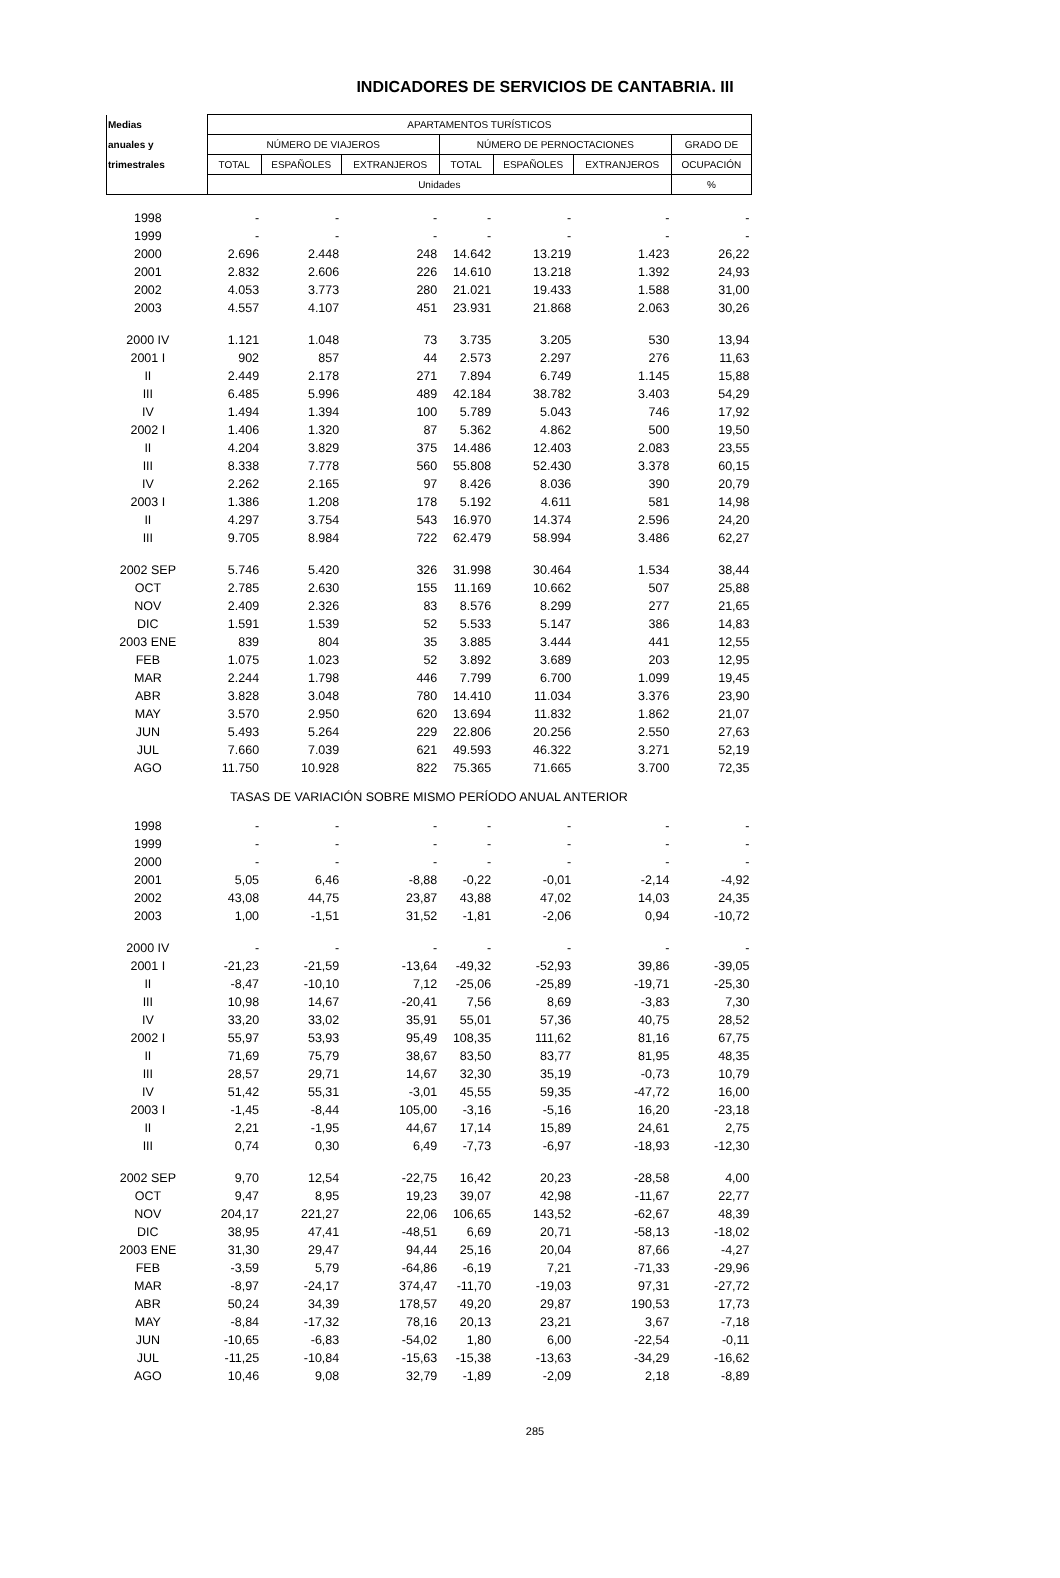INDICADORES DE SERVICIOS DE CANTABRIA. III
| Medias | APARTAMENTOS TURÍSTICOS | | | | | | |
| --- | --- | --- | --- | --- | --- | --- | --- |
| anuales y | NÚMERO DE VIAJEROS | | | NÚMERO DE PERNOCTACIONES | | | GRADO DE |
| trimestrales | TOTAL | ESPAÑOLES | EXTRANJEROS | TOTAL | ESPAÑOLES | EXTRANJEROS | OCUPACIÓN |
| | Unidades | | | | | | % |
| 1998 | - | - | - | - | - | - | - |
| 1999 | - | - | - | - | - | - | - |
| 2000 | 2.696 | 2.448 | 248 | 14.642 | 13.219 | 1.423 | 26,22 |
| 2001 | 2.832 | 2.606 | 226 | 14.610 | 13.218 | 1.392 | 24,93 |
| 2002 | 4.053 | 3.773 | 280 | 21.021 | 19.433 | 1.588 | 31,00 |
| 2003 | 4.557 | 4.107 | 451 | 23.931 | 21.868 | 2.063 | 30,26 |
| 2000 IV | 1.121 | 1.048 | 73 | 3.735 | 3.205 | 530 | 13,94 |
| 2001 I | 902 | 857 | 44 | 2.573 | 2.297 | 276 | 11,63 |
| II | 2.449 | 2.178 | 271 | 7.894 | 6.749 | 1.145 | 15,88 |
| III | 6.485 | 5.996 | 489 | 42.184 | 38.782 | 3.403 | 54,29 |
| IV | 1.494 | 1.394 | 100 | 5.789 | 5.043 | 746 | 17,92 |
| 2002 I | 1.406 | 1.320 | 87 | 5.362 | 4.862 | 500 | 19,50 |
| II | 4.204 | 3.829 | 375 | 14.486 | 12.403 | 2.083 | 23,55 |
| III | 8.338 | 7.778 | 560 | 55.808 | 52.430 | 3.378 | 60,15 |
| IV | 2.262 | 2.165 | 97 | 8.426 | 8.036 | 390 | 20,79 |
| 2003 I | 1.386 | 1.208 | 178 | 5.192 | 4.611 | 581 | 14,98 |
| II | 4.297 | 3.754 | 543 | 16.970 | 14.374 | 2.596 | 24,20 |
| III | 9.705 | 8.984 | 722 | 62.479 | 58.994 | 3.486 | 62,27 |
| 2002 SEP | 5.746 | 5.420 | 326 | 31.998 | 30.464 | 1.534 | 38,44 |
| OCT | 2.785 | 2.630 | 155 | 11.169 | 10.662 | 507 | 25,88 |
| NOV | 2.409 | 2.326 | 83 | 8.576 | 8.299 | 277 | 21,65 |
| DIC | 1.591 | 1.539 | 52 | 5.533 | 5.147 | 386 | 14,83 |
| 2003 ENE | 839 | 804 | 35 | 3.885 | 3.444 | 441 | 12,55 |
| FEB | 1.075 | 1.023 | 52 | 3.892 | 3.689 | 203 | 12,95 |
| MAR | 2.244 | 1.798 | 446 | 7.799 | 6.700 | 1.099 | 19,45 |
| ABR | 3.828 | 3.048 | 780 | 14.410 | 11.034 | 3.376 | 23,90 |
| MAY | 3.570 | 2.950 | 620 | 13.694 | 11.832 | 1.862 | 21,07 |
| JUN | 5.493 | 5.264 | 229 | 22.806 | 20.256 | 2.550 | 27,63 |
| JUL | 7.660 | 7.039 | 621 | 49.593 | 46.322 | 3.271 | 52,19 |
| AGO | 11.750 | 10.928 | 822 | 75.365 | 71.665 | 3.700 | 72,35 |
| TASAS DE VARIACIÓN SOBRE MISMO PERÍODO ANUAL ANTERIOR | | | | | | | |
| 1998 | - | - | - | - | - | - | - |
| 1999 | - | - | - | - | - | - | - |
| 2000 | - | - | - | - | - | - | - |
| 2001 | 5,05 | 6,46 | -8,88 | -0,22 | -0,01 | -2,14 | -4,92 |
| 2002 | 43,08 | 44,75 | 23,87 | 43,88 | 47,02 | 14,03 | 24,35 |
| 2003 | 1,00 | -1,51 | 31,52 | -1,81 | -2,06 | 0,94 | -10,72 |
| 2000 IV | - | - | - | - | - | - | - |
| 2001 I | -21,23 | -21,59 | -13,64 | -49,32 | -52,93 | 39,86 | -39,05 |
| II | -8,47 | -10,10 | 7,12 | -25,06 | -25,89 | -19,71 | -25,30 |
| III | 10,98 | 14,67 | -20,41 | 7,56 | 8,69 | -3,83 | 7,30 |
| IV | 33,20 | 33,02 | 35,91 | 55,01 | 57,36 | 40,75 | 28,52 |
| 2002 I | 55,97 | 53,93 | 95,49 | 108,35 | 111,62 | 81,16 | 67,75 |
| II | 71,69 | 75,79 | 38,67 | 83,50 | 83,77 | 81,95 | 48,35 |
| III | 28,57 | 29,71 | 14,67 | 32,30 | 35,19 | -0,73 | 10,79 |
| IV | 51,42 | 55,31 | -3,01 | 45,55 | 59,35 | -47,72 | 16,00 |
| 2003 I | -1,45 | -8,44 | 105,00 | -3,16 | -5,16 | 16,20 | -23,18 |
| II | 2,21 | -1,95 | 44,67 | 17,14 | 15,89 | 24,61 | 2,75 |
| III | 0,74 | 0,30 | 6,49 | -7,73 | -6,97 | -18,93 | -12,30 |
| 2002 SEP | 9,70 | 12,54 | -22,75 | 16,42 | 20,23 | -28,58 | 4,00 |
| OCT | 9,47 | 8,95 | 19,23 | 39,07 | 42,98 | -11,67 | 22,77 |
| NOV | 204,17 | 221,27 | 22,06 | 106,65 | 143,52 | -62,67 | 48,39 |
| DIC | 38,95 | 47,41 | -48,51 | 6,69 | 20,71 | -58,13 | -18,02 |
| 2003 ENE | 31,30 | 29,47 | 94,44 | 25,16 | 20,04 | 87,66 | -4,27 |
| FEB | -3,59 | 5,79 | -64,86 | -6,19 | 7,21 | -71,33 | -29,96 |
| MAR | -8,97 | -24,17 | 374,47 | -11,70 | -19,03 | 97,31 | -27,72 |
| ABR | 50,24 | 34,39 | 178,57 | 49,20 | 29,87 | 190,53 | 17,73 |
| MAY | -8,84 | -17,32 | 78,16 | 20,13 | 23,21 | 3,67 | -7,18 |
| JUN | -10,65 | -6,83 | -54,02 | 1,80 | 6,00 | -22,54 | -0,11 |
| JUL | -11,25 | -10,84 | -15,63 | -15,38 | -13,63 | -34,29 | -16,62 |
| AGO | 10,46 | 9,08 | 32,79 | -1,89 | -2,09 | 2,18 | -8,89 |
285